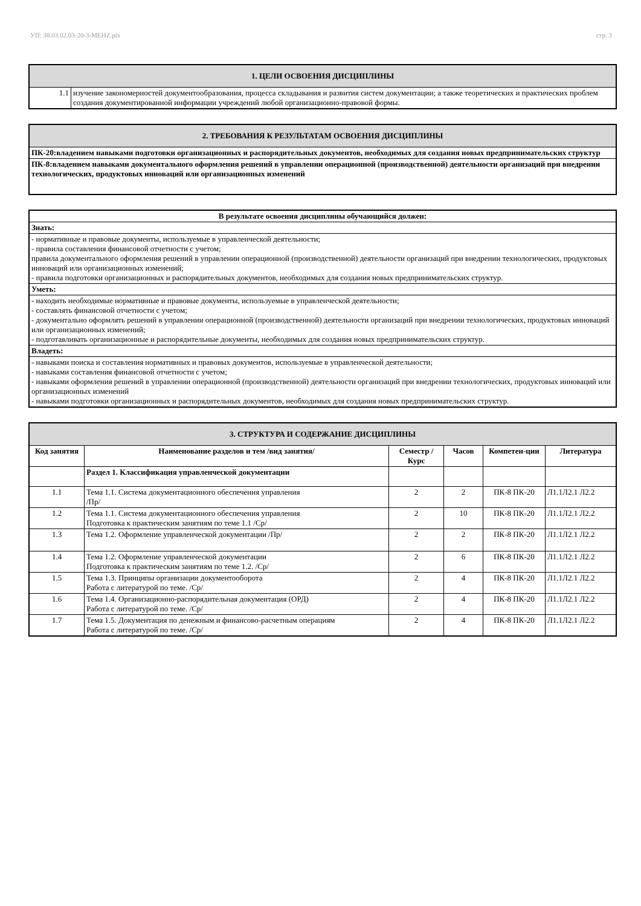УП: 38.03.02.03-20-3-MEHZ.plx стр. 3
| 1. ЦЕЛИ ОСВОЕНИЯ ДИСЦИПЛИНЫ | |
| 1.1 | изучение закономерностей документообразования, процесса складывания и развития систем документации; а также теоретических и практических проблем создания документированной информации учреждений любой организационно-правовой формы. |
| 2. ТРЕБОВАНИЯ К РЕЗУЛЬТАТАМ ОСВОЕНИЯ ДИСЦИПЛИНЫ |
| ПК-20:владением навыками подготовки организационных и распорядительных документов, необходимых для создания новых предпринимательских структур |
| ПК-8:владением навыками документального оформления решений в управлении операционной (производственной) деятельности организаций при внедрении технологических, продуктовых инноваций или организационных изменений |
| В результате освоения дисциплины обучающийся должен: |
| Знать: |
| - нормативные и правовые документы, используемые в управленческой деятельности; - правила составления финансовой отчетности с учетом; правила документального оформления решений в управлении операционной (производственной) деятельности организаций при внедрении технологических, продуктовых инноваций или организационных изменений; - правила подготовки организационных и распорядительных документов, необходимых для создания новых предпринимательских структур. |
| Уметь: |
| - находить необходимые нормативные и правовые документы, используемые в управленческой деятельности; - составлять финансовой отчетности с учетом; - документально оформлять решений в управлении операционной (производственной) деятельности организаций при внедрении технологических, продуктовых инноваций или организационных изменений; - подготавливать организационные и распорядительные документы, необходимых для создания новых предпринимательских структур. |
| Владеть: |
| - навыками поиска и составления нормативных и правовых документов, используемые в управленческой деятельности; - навыками составления финансовой отчетности с учетом; - навыками оформления решений в управлении операционной (производственной) деятельности организаций при внедрении технологических, продуктовых инноваций или организационных изменений - навыками подготовки организационных и распорядительных документов, необходимых для создания новых предпринимательских структур. |
| 3. СТРУКТУРА И СОДЕРЖАНИЕ ДИСЦИПЛИНЫ | | | | | |
| Код занятия | Наименование разделов и тем /вид занятия/ | Семестр / Курс | Часов | Компетен-ции | Литература |
| | Раздел 1. Классификация управленческой документации | | | | |
| 1.1 | Тема 1.1. Система документационного обеспечения управления /Пр/ | 2 | 2 | ПК-8 ПК-20 | Л1.1Л2.1 Л2.2 |
| 1.2 | Тема 1.1. Система документационного обеспечения управления Подготовка к практическим занятиям по теме 1.1 /Ср/ | 2 | 10 | ПК-8 ПК-20 | Л1.1Л2.1 Л2.2 |
| 1.3 | Тема 1.2. Оформление управленческой документации /Пр/ | 2 | 2 | ПК-8 ПК-20 | Л1.1Л2.1 Л2.2 |
| 1.4 | Тема 1.2. Оформление управленческой документации Подготовка к практическим занятиям по теме 1.2. /Ср/ | 2 | 6 | ПК-8 ПК-20 | Л1.1Л2.1 Л2.2 |
| 1.5 | Тема 1.3. Принципы организации документооборота Работа с литературой по теме. /Ср/ | 2 | 4 | ПК-8 ПК-20 | Л1.1Л2.1 Л2.2 |
| 1.6 | Тема 1.4. Организационно-распорядительная документация (ОРД) Работа с литературой по теме. /Ср/ | 2 | 4 | ПК-8 ПК-20 | Л1.1Л2.1 Л2.2 |
| 1.7 | Тема 1.5. Документация по денежным и финансово-расчетным операциям Работа с литературой по теме. /Ср/ | 2 | 4 | ПК-8 ПК-20 | Л1.1Л2.1 Л2.2 |